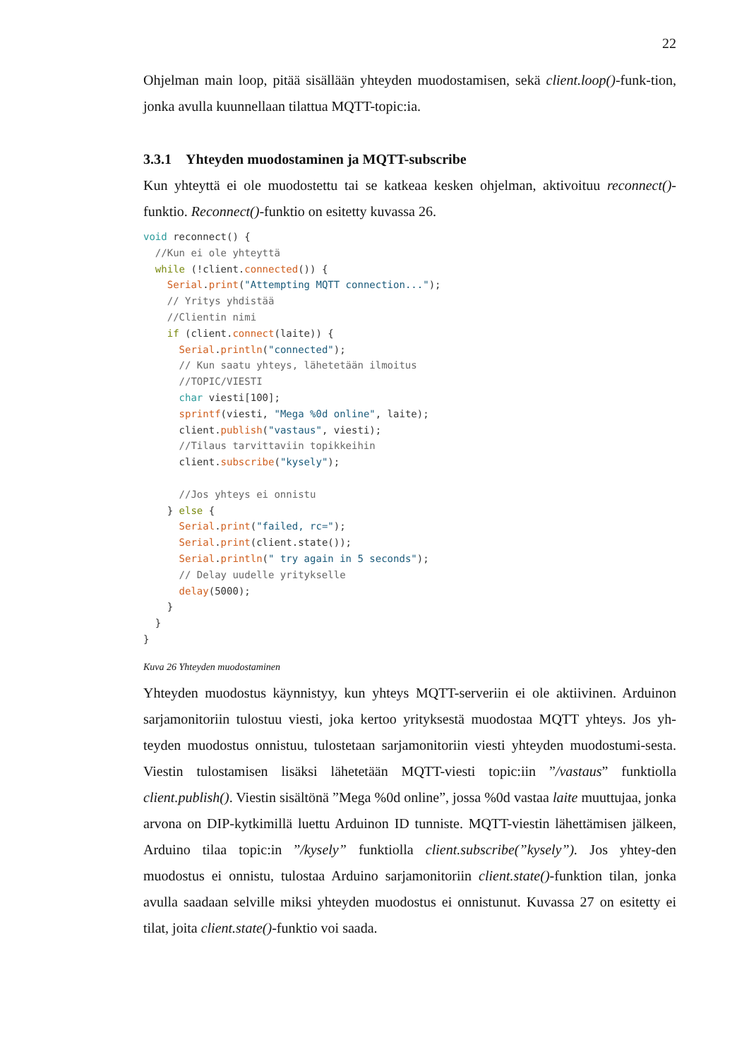22
Ohjelman main loop, pitää sisällään yhteyden muodostamisen, sekä client.loop()-funk-tion, jonka avulla kuunnellaan tilattua MQTT-topic:ia.
3.3.1 Yhteyden muodostaminen ja MQTT-subscribe
Kun yhteyttä ei ole muodostettu tai se katkeaa kesken ohjelman, aktivoituu reconnect()-funktio. Reconnect()-funktio on esitetty kuvassa 26.
void reconnect() {
  //Kun ei ole yhteyttä
  while (!client.connected()) {
    Serial.print("Attempting MQTT connection...");
    // Yritys yhdistää
    //Clientin nimi
    if (client.connect(laite)) {
      Serial.println("connected");
      // Kun saatu yhteys, lähetetään ilmoitus
      //TOPIC/VIESTI
      char viesti[100];
      sprintf(viesti, "Mega %0d online", laite);
      client.publish("vastaus", viesti);
      //Tilaus tarvittaviin topikkeihin
      client.subscribe("kysely");

      //Jos yhteys ei onnistu
    } else {
      Serial.print("failed, rc=");
      Serial.print(client.state());
      Serial.println(" try again in 5 seconds");
      // Delay uudelle yritykselle
      delay(5000);
    }
  }
}
Kuva 26 Yhteyden muodostaminen
Yhteyden muodostus käynnistyy, kun yhteys MQTT-serveriin ei ole aktiivinen. Arduinon sarjamonitoriin tulostuu viesti, joka kertoo yrityksestä muodostaa MQTT yhteys. Jos yh-teyden muodostus onnistuu, tulostetaan sarjamonitoriin viesti yhteyden muodostumi-sesta. Viestin tulostamisen lisäksi lähetetään MQTT-viesti topic:iin ”/vastaus” funktiolla client.publish(). Viestin sisältönä ”Mega %0d online”, jossa %0d vastaa laite muuttujaa, jonka arvona on DIP-kytkimillä luettu Arduinon ID tunniste. MQTT-viestin lähettämisen jälkeen, Arduino tilaa topic:in ”/kysely” funktiolla client.subscribe(”kysely”). Jos yhtey-den muodostus ei onnistu, tulostaa Arduino sarjamonitoriin client.state()-funktion tilan, jonka avulla saadaan selville miksi yhteyden muodostus ei onnistunut. Kuvassa 27 on esitetty ei tilat, joita client.state()-funktio voi saada.